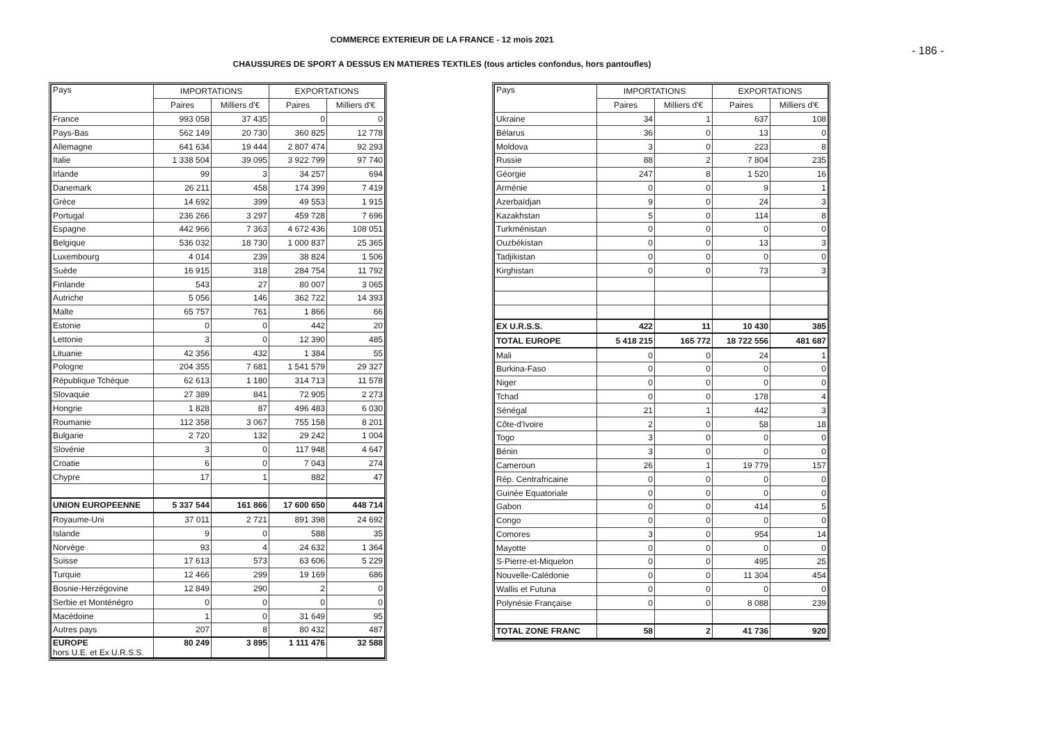COMMERCE EXTERIEUR DE LA FRANCE - 12 mois 2021
- 186 -
CHAUSSURES DE SPORT A DESSUS EN MATIERES TEXTILES (tous articles confondus, hors pantoufles)
| Pays | IMPORTATIONS | | EXPORTATIONS | |
| --- | --- | --- | --- | --- |
| | Paires | Milliers d'€ | Paires | Milliers d'€ |
| France | 993 058 | 37 435 | 0 | 0 |
| Pays-Bas | 562 149 | 20 730 | 360 825 | 12 778 |
| Allemagne | 641 634 | 19 444 | 2 807 474 | 92 293 |
| Italie | 1 338 504 | 39 095 | 3 922 799 | 97 740 |
| Irlande | 99 | 3 | 34 257 | 694 |
| Danemark | 26 211 | 458 | 174 399 | 7 419 |
| Grèce | 14 692 | 399 | 49 553 | 1 915 |
| Portugal | 236 266 | 3 297 | 459 728 | 7 696 |
| Espagne | 442 966 | 7 363 | 4 672 436 | 108 051 |
| Belgique | 536 032 | 18 730 | 1 000 837 | 25 365 |
| Luxembourg | 4 014 | 239 | 38 824 | 1 506 |
| Suède | 16 915 | 318 | 284 754 | 11 792 |
| Finlande | 543 | 27 | 80 007 | 3 065 |
| Autriche | 5 056 | 146 | 362 722 | 14 393 |
| Malte | 65 757 | 761 | 1 866 | 66 |
| Estonie | 0 | 0 | 442 | 20 |
| Lettonie | 3 | 0 | 12 390 | 485 |
| Lituanie | 42 356 | 432 | 1 384 | 55 |
| Pologne | 204 355 | 7 681 | 1 541 579 | 29 327 |
| République Tchèque | 62 613 | 1 180 | 314 713 | 11 578 |
| Slovaquie | 27 389 | 841 | 72 905 | 2 273 |
| Hongrie | 1 828 | 87 | 496 483 | 6 030 |
| Roumanie | 112 358 | 3 067 | 755 158 | 8 201 |
| Bulgarie | 2 720 | 132 | 29 242 | 1 004 |
| Slovénie | 3 | 0 | 117 948 | 4 647 |
| Croatie | 6 | 0 | 7 043 | 274 |
| Chypre | 17 | 1 | 882 | 47 |
| UNION EUROPEENNE | 5 337 544 | 161 866 | 17 600 650 | 448 714 |
| Royaume-Uni | 37 011 | 2 721 | 891 398 | 24 692 |
| Islande | 9 | 0 | 588 | 35 |
| Norvège | 93 | 4 | 24 632 | 1 364 |
| Suisse | 17 613 | 573 | 63 606 | 5 229 |
| Turquie | 12 466 | 299 | 19 169 | 686 |
| Bosnie-Herzégovine | 12 849 | 290 | 2 | 0 |
| Serbie et Monténégro | 0 | 0 | 0 | 0 |
| Macédoine | 1 | 0 | 31 649 | 95 |
| Autres pays | 207 | 8 | 80 432 | 487 |
| EUROPE hors U.E. et Ex U.R.S.S. | 80 249 | 3 895 | 1 111 476 | 32 588 |
| Pays | IMPORTATIONS | | EXPORTATIONS | |
| --- | --- | --- | --- | --- |
| | Paires | Milliers d'€ | Paires | Milliers d'€ |
| Ukraine | 34 | 1 | 637 | 108 |
| Bélarus | 36 | 0 | 13 | 0 |
| Moldova | 3 | 0 | 223 | 8 |
| Russie | 88 | 2 | 7 804 | 235 |
| Géorgie | 247 | 8 | 1 520 | 16 |
| Arménie | 0 | 0 | 9 | 1 |
| Azerbaïdjan | 9 | 0 | 24 | 3 |
| Kazakhstan | 5 | 0 | 114 | 8 |
| Turkménistan | 0 | 0 | 0 | 0 |
| Ouzbékistan | 0 | 0 | 13 | 3 |
| Tadjikistan | 0 | 0 | 0 | 0 |
| Kirghistan | 0 | 0 | 73 | 3 |
| EX U.R.S.S. | 422 | 11 | 10 430 | 385 |
| TOTAL EUROPE | 5 418 215 | 165 772 | 18 722 556 | 481 687 |
| Mali | 0 | 0 | 24 | 1 |
| Burkina-Faso | 0 | 0 | 0 | 0 |
| Niger | 0 | 0 | 0 | 0 |
| Tchad | 0 | 0 | 178 | 4 |
| Sénégal | 21 | 1 | 442 | 3 |
| Côte-d'Ivoire | 2 | 0 | 58 | 18 |
| Togo | 3 | 0 | 0 | 0 |
| Bénin | 3 | 0 | 0 | 0 |
| Cameroun | 26 | 1 | 19 779 | 157 |
| Rép. Centrafricaine | 0 | 0 | 0 | 0 |
| Guinée Equatoriale | 0 | 0 | 0 | 0 |
| Gabon | 0 | 0 | 414 | 5 |
| Congo | 0 | 0 | 0 | 0 |
| Comores | 3 | 0 | 954 | 14 |
| Mayotte | 0 | 0 | 0 | 0 |
| S-Pierre-et-Miquelon | 0 | 0 | 495 | 25 |
| Nouvelle-Calédonie | 0 | 0 | 11 304 | 454 |
| Wallis et Futuna | 0 | 0 | 0 | 0 |
| Polynésie Française | 0 | 0 | 8 088 | 239 |
| TOTAL ZONE FRANC | 58 | 2 | 41 736 | 920 |